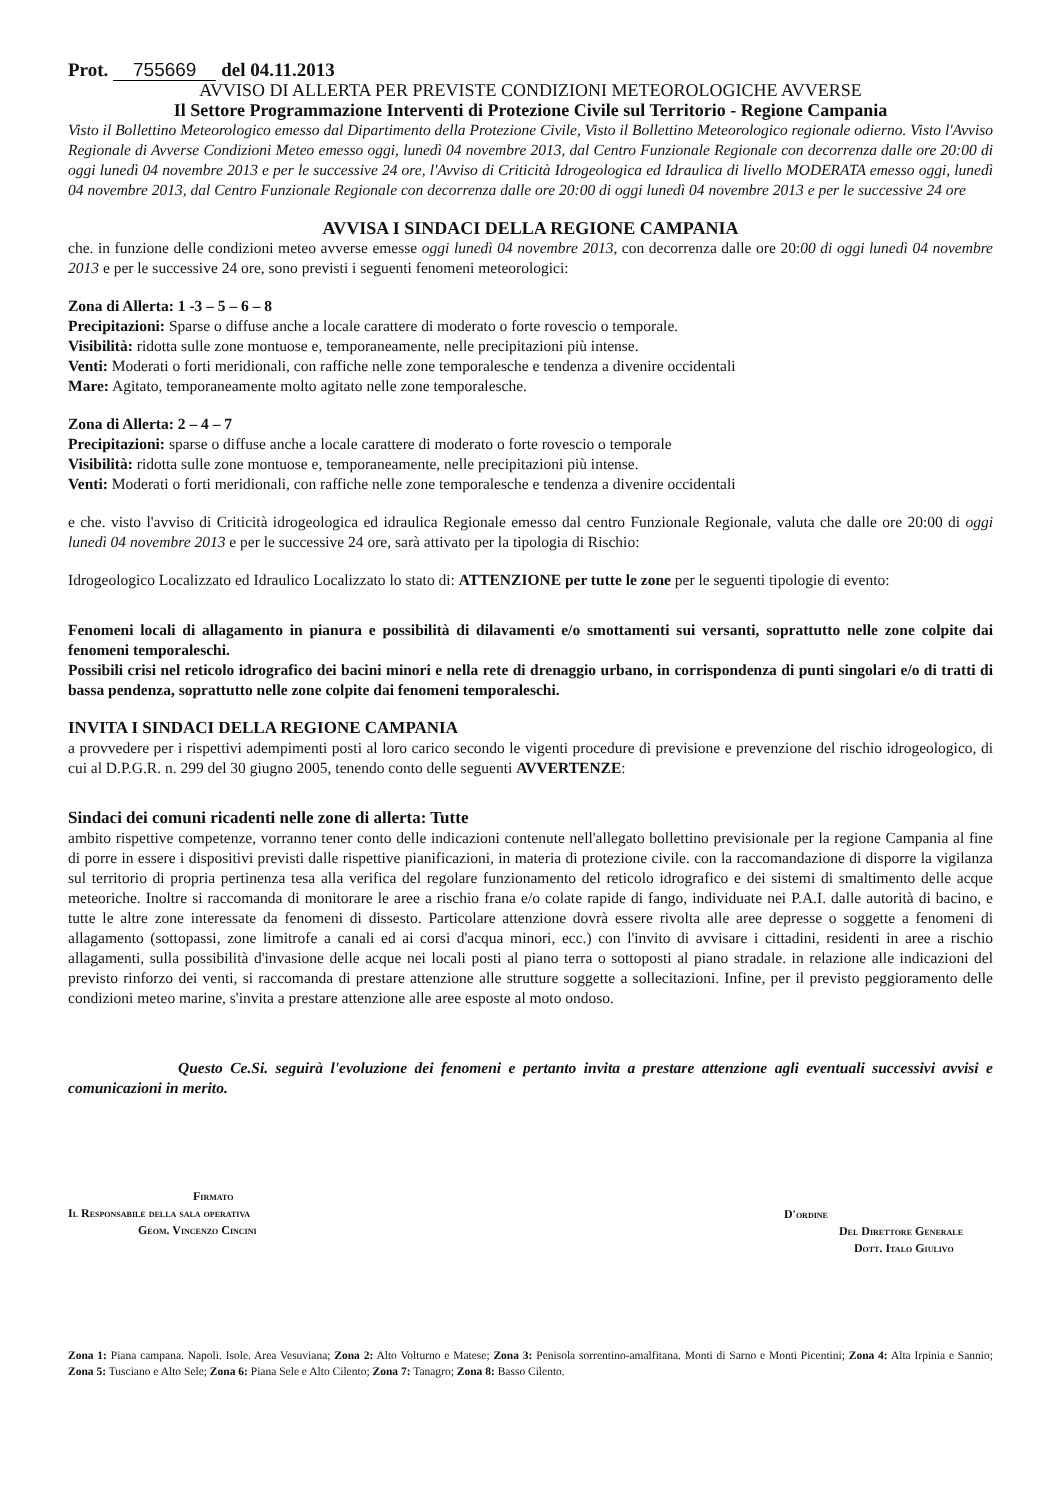Prot. 755669 del 04.11.2013
AVVISO DI ALLERTA PER PREVISTE CONDIZIONI METEOROLOGICHE AVVERSE
Il Settore Programmazione Interventi di Protezione Civile sul Territorio - Regione Campania
Visto il Bollettino Meteorologico emesso dal Dipartimento della Protezione Civile, Visto il Bollettino Meteorologico regionale odierno. Visto l'Avviso Regionale di Avverse Condizioni Meteo emesso oggi, lunedì 04 novembre 2013, dal Centro Funzionale Regionale con decorrenza dalle ore 20:00 di oggi lunedì 04 novembre 2013 e per le successive 24 ore, l'Avviso di Criticità Idrogeologica ed Idraulica di livello MODERATA emesso oggi, lunedì 04 novembre 2013, dal Centro Funzionale Regionale con decorrenza dalle ore 20:00 di oggi lunedì 04 novembre 2013 e per le successive 24 ore
AVVISA I SINDACI DELLA REGIONE CAMPANIA
che. in funzione delle condizioni meteo avverse emesse oggi lunedì 04 novembre 2013, con decorrenza dalle ore 20:00 di oggi lunedì 04 novembre 2013 e per le successive 24 ore, sono previsti i seguenti fenomeni meteorologici:
Zona di Allerta: 1 -3 – 5 – 6 – 8
Precipitazioni: Sparse o diffuse anche a locale carattere di moderato o forte rovescio o temporale.
Visibilità: ridotta sulle zone montuose e, temporaneamente, nelle precipitazioni più intense.
Venti: Moderati o forti meridionali, con raffiche nelle zone temporalesche e tendenza a divenire occidentali
Mare: Agitato, temporaneamente molto agitato nelle zone temporalesche.
Zona di Allerta: 2 – 4 – 7
Precipitazioni: sparse o diffuse anche a locale carattere di moderato o forte rovescio o temporale
Visibilità: ridotta sulle zone montuose e, temporaneamente, nelle precipitazioni più intense.
Venti: Moderati o forti meridionali, con raffiche nelle zone temporalesche e tendenza a divenire occidentali
e che. visto l'avviso di Criticità idrogeologica ed idraulica Regionale emesso dal centro Funzionale Regionale, valuta che dalle ore 20:00 di oggi lunedì 04 novembre 2013 e per le successive 24 ore, sarà attivato per la tipologia di Rischio:
Idrogeologico Localizzato ed Idraulico Localizzato lo stato di: ATTENZIONE per tutte le zone per le seguenti tipologie di evento:
Fenomeni locali di allagamento in pianura e possibilità di dilavamenti e/o smottamenti sui versanti, soprattutto nelle zone colpite dai fenomeni temporaleschi.
Possibili crisi nel reticolo idrografico dei bacini minori e nella rete di drenaggio urbano, in corrispondenza di punti singolari e/o di tratti di bassa pendenza, soprattutto nelle zone colpite dai fenomeni temporaleschi.
INVITA I SINDACI DELLA REGIONE CAMPANIA
a provvedere per i rispettivi adempimenti posti al loro carico secondo le vigenti procedure di previsione e prevenzione del rischio idrogeologico, di cui al D.P.G.R. n. 299 del 30 giugno 2005, tenendo conto delle seguenti AVVERTENZE:
Sindaci dei comuni ricadenti nelle zone di allerta: Tutte
ambito rispettive competenze, vorranno tener conto delle indicazioni contenute nell'allegato bollettino previsionale per la regione Campania al fine di porre in essere i dispositivi previsti dalle rispettive pianificazioni, in materia di protezione civile. con la raccomandazione di disporre la vigilanza sul territorio di propria pertinenza tesa alla verifica del regolare funzionamento del reticolo idrografico e dei sistemi di smaltimento delle acque meteoriche. Inoltre si raccomanda di monitorare le aree a rischio frana e/o colate rapide di fango, individuate nei P.A.I. dalle autorità di bacino, e tutte le altre zone interessate da fenomeni di dissesto. Particolare attenzione dovrà essere rivolta alle aree depresse o soggette a fenomeni di allagamento (sottopassi, zone limitrofe a canali ed ai corsi d'acqua minori, ecc.) con l'invito di avvisare i cittadini, residenti in aree a rischio allagamenti, sulla possibilità d'invasione delle acque nei locali posti al piano terra o sottoposti al piano stradale. in relazione alle indicazioni del previsto rinforzo dei venti, si raccomanda di prestare attenzione alle strutture soggette a sollecitazioni. Infine, per il previsto peggioramento delle condizioni meteo marine, s'invita a prestare attenzione alle aree esposte al moto ondoso.
Questo Ce.Si. seguirà l'evoluzione dei fenomeni e pertanto invita a prestare attenzione agli eventuali successivi avvisi e comunicazioni in merito.
Firmato
Il Responsabile della sala operativa
Geom. Vincenzo Cincini
D'ordine
Del Direttore Generale
Dott. Italo Giulivo
Zona 1: Piana campana. Napoli. Isole. Area Vesuviana; Zona 2: Alto Volturno e Matese; Zona 3: Penisola sorrentino-amalfitana. Monti di Sarno e Monti Picentini; Zona 4: Alta Irpinia e Sannio; Zona 5: Tusciano e Alto Sele; Zona 6: Piana Sele e Alto Cilento; Zona 7: Tanagro; Zona 8: Basso Cilento.